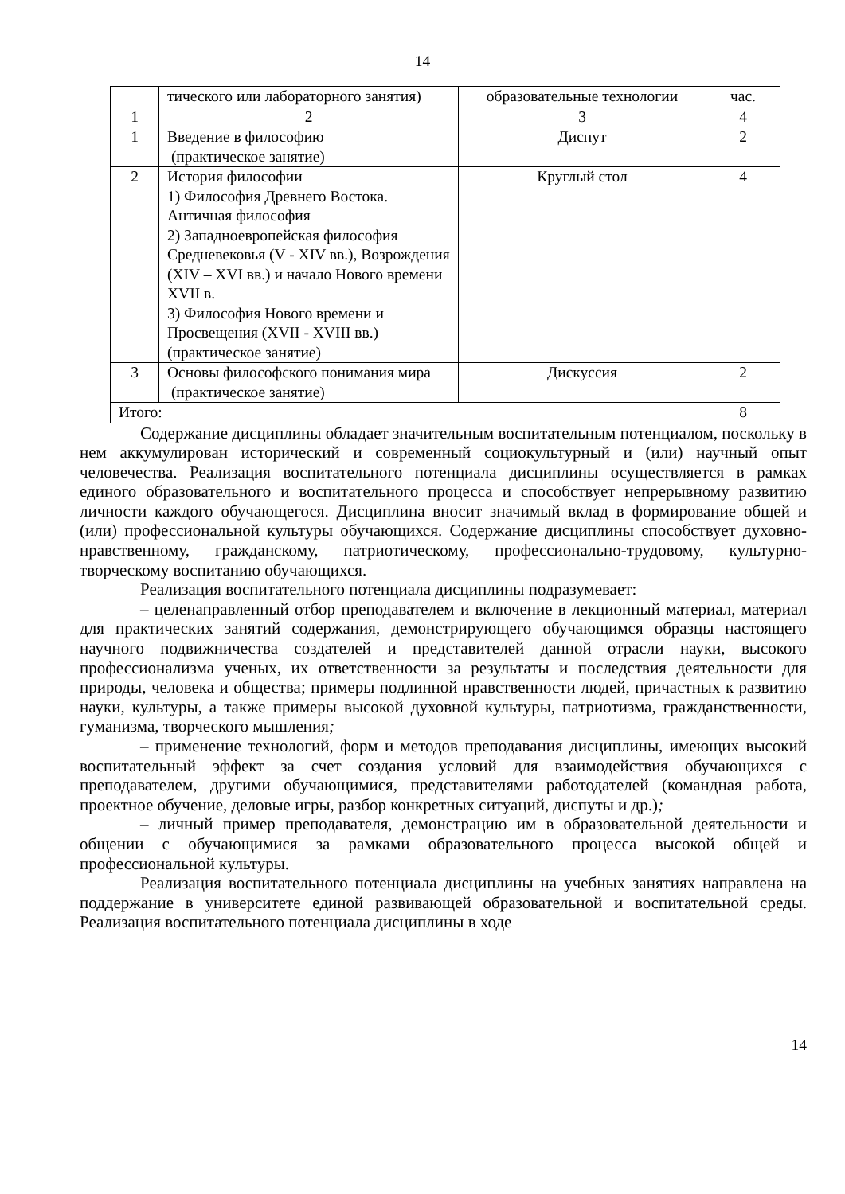14
| | тического или лабораторного занятия) | образовательные технологии | час. |
| 1 | 2 | 3 | 4 |
| 1 | Введение в философию (практическое занятие) | Диспут | 2 |
| 2 | История философии 1) Философия Древнего Востока. Античная философия 2) Западноевропейская философия Средневековья (V - XIV вв.), Возрождения (XIV – XVI вв.) и начало Нового времени XVII в. 3) Философия Нового времени и Просвещения (XVII - XVIII вв.) (практическое занятие) | Круглый стол | 4 |
| 3 | Основы философского понимания мира (практическое занятие) | Дискуссия | 2 |
| Итого: | | | 8 |
Содержание дисциплины обладает значительным воспитательным потенциалом, поскольку в нем аккумулирован исторический и современный социокультурный и (или) научный опыт человечества. Реализация воспитательного потенциала дисциплины осуществляется в рамках единого образовательного и воспитательного процесса и способствует непрерывному развитию личности каждого обучающегося. Дисциплина вносит значимый вклад в формирование общей и (или) профессиональной культуры обучающихся. Содержание дисциплины способствует духовно-нравственному, гражданскому, патриотическому, профессионально-трудовому, культурно-творческому воспитанию обучающихся.
Реализация воспитательного потенциала дисциплины подразумевает:
– целенаправленный отбор преподавателем и включение в лекционный материал, материал для практических занятий содержания, демонстрирующего обучающимся образцы настоящего научного подвижничества создателей и представителей данной отрасли науки, высокого профессионализма ученых, их ответственности за результаты и последствия деятельности для природы, человека и общества; примеры подлинной нравственности людей, причастных к развитию науки, культуры, а также примеры высокой духовной культуры, патриотизма, гражданственности, гуманизма, творческого мышления;
– применение технологий, форм и методов преподавания дисциплины, имеющих высокий воспитательный эффект за счет создания условий для взаимодействия обучающихся с преподавателем, другими обучающимися, представителями работодателей (командная работа, проектное обучение, деловые игры, разбор конкретных ситуаций, диспуты и др.);
– личный пример преподавателя, демонстрацию им в образовательной деятельности и общении с обучающимися за рамками образовательного процесса высокой общей и профессиональной культуры.
Реализация воспитательного потенциала дисциплины на учебных занятиях направлена на поддержание в университете единой развивающей образовательной и воспитательной среды. Реализация воспитательного потенциала дисциплины в ходе
14